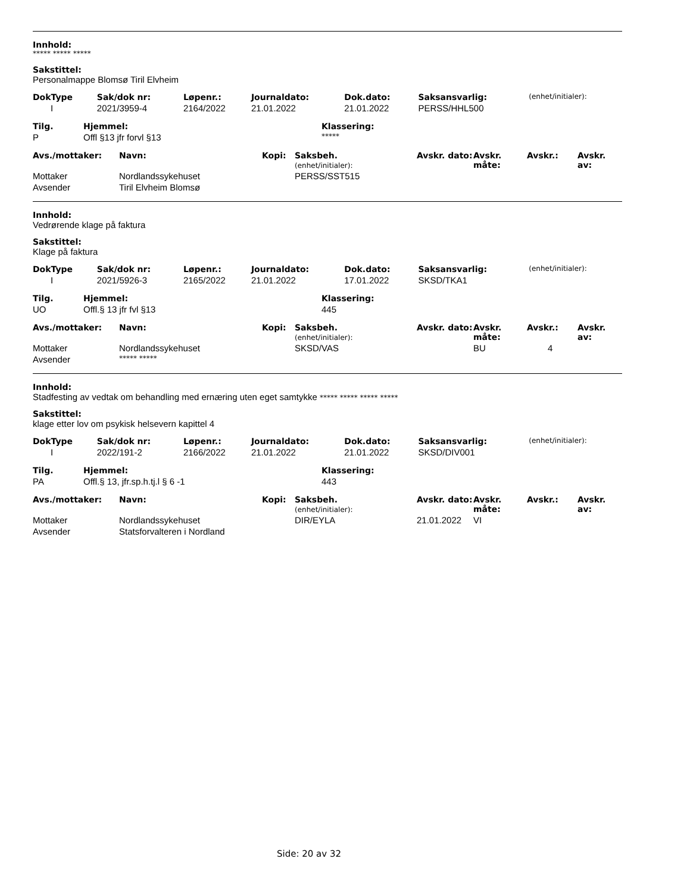Innhold:
***** ***** *****
Sakstittel:
Personalmappe Blomsø Tiril Elvheim
| DokType | Sak/dok nr: | Løpenr.: | Journaldato: | Dok.dato: | Saksansvarlig: | (enhet/initialer): |
| --- | --- | --- | --- | --- | --- | --- |
| I | 2021/3959-4 | 2164/2022 | 21.01.2022 | 21.01.2022 | PERSS/HHL500 | |
| Tilg. | Hjemmel: | Klassering: |
| --- | --- | --- |
| P | Offl §13 jfr forvl §13 | ***** |
| Avs./mottaker: | Navn: | Kopi: | Saksbeh. (enhet/initialer): | Avskr. dato: | Avskr. måte: | Avskr.: | Avskr. av: |
| --- | --- | --- | --- | --- | --- | --- | --- |
| Mottaker | Nordlandssykehuset | | PERSS/SST515 | | | | |
| Avsender | Tiril Elvheim Blomsø | | | | | | |
Innhold:
Vedrørende klage på faktura
Sakstittel:
Klage på faktura
| DokType | Sak/dok nr: | Løpenr.: | Journaldato: | Dok.dato: | Saksansvarlig: | (enhet/initialer): |
| --- | --- | --- | --- | --- | --- | --- |
| I | 2021/5926-3 | 2165/2022 | 21.01.2022 | 17.01.2022 | SKSD/TKA1 | |
| Tilg. | Hjemmel: | Klassering: |
| --- | --- | --- |
| UO | Offl.§ 13 jfr fvl §13 | 445 |
| Avs./mottaker: | Navn: | Kopi: | Saksbeh. (enhet/initialer): | Avskr. dato: | Avskr. måte: | Avskr.: | Avskr. av: |
| --- | --- | --- | --- | --- | --- | --- | --- |
| Mottaker | Nordlandssykehuset | | SKSD/VAS | | BU | 4 | |
| Avsender | ***** ***** | | | | | | |
Innhold:
Stadfesting av vedtak om behandling med ernæring uten eget samtykke ***** ***** ***** *****
Sakstittel:
klage etter lov om psykisk helsevern kapittel 4
| DokType | Sak/dok nr: | Løpenr.: | Journaldato: | Dok.dato: | Saksansvarlig: | (enhet/initialer): |
| --- | --- | --- | --- | --- | --- | --- |
| I | 2022/191-2 | 2166/2022 | 21.01.2022 | 21.01.2022 | SKSD/DIV001 | |
| Tilg. | Hjemmel: | Klassering: |
| --- | --- | --- |
| PA | Offl.§ 13, jfr.sp.h.tj.l § 6 -1 | 443 |
| Avs./mottaker: | Navn: | Kopi: | Saksbeh. (enhet/initialer): | Avskr. dato: | Avskr. måte: | Avskr.: | Avskr. av: |
| --- | --- | --- | --- | --- | --- | --- | --- |
| Mottaker | Nordlandssykehuset | | DIR/EYLA | 21.01.2022 | VI | | |
| Avsender | Statsforvalteren i Nordland | | | | | | |
Side: 20 av 32